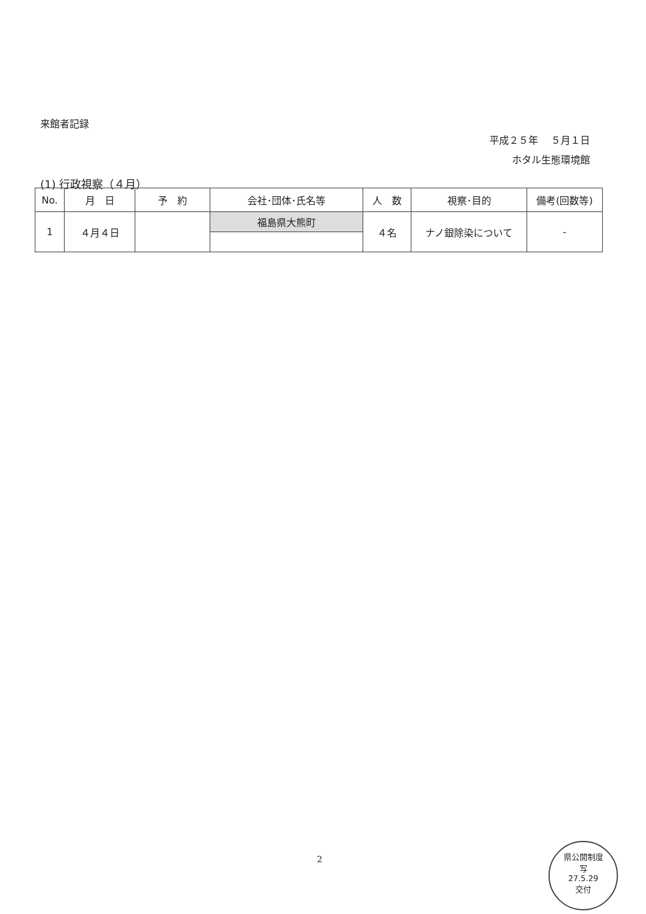来館者記録
平成２５年　 ５月１日
ホタル生態環境館
(1) 行政視察（４月）
| No. | 月 日 | 予 約 | 会社･団体･氏名等 | 人 数 | 視察･目的 | 備考(回数等) |
| --- | --- | --- | --- | --- | --- | --- |
| 1 | ４月４日 | | 福島県大熊町 | ４名 | ナノ銀除染について | - |
2
県公開制度
写
27.5.29
交付